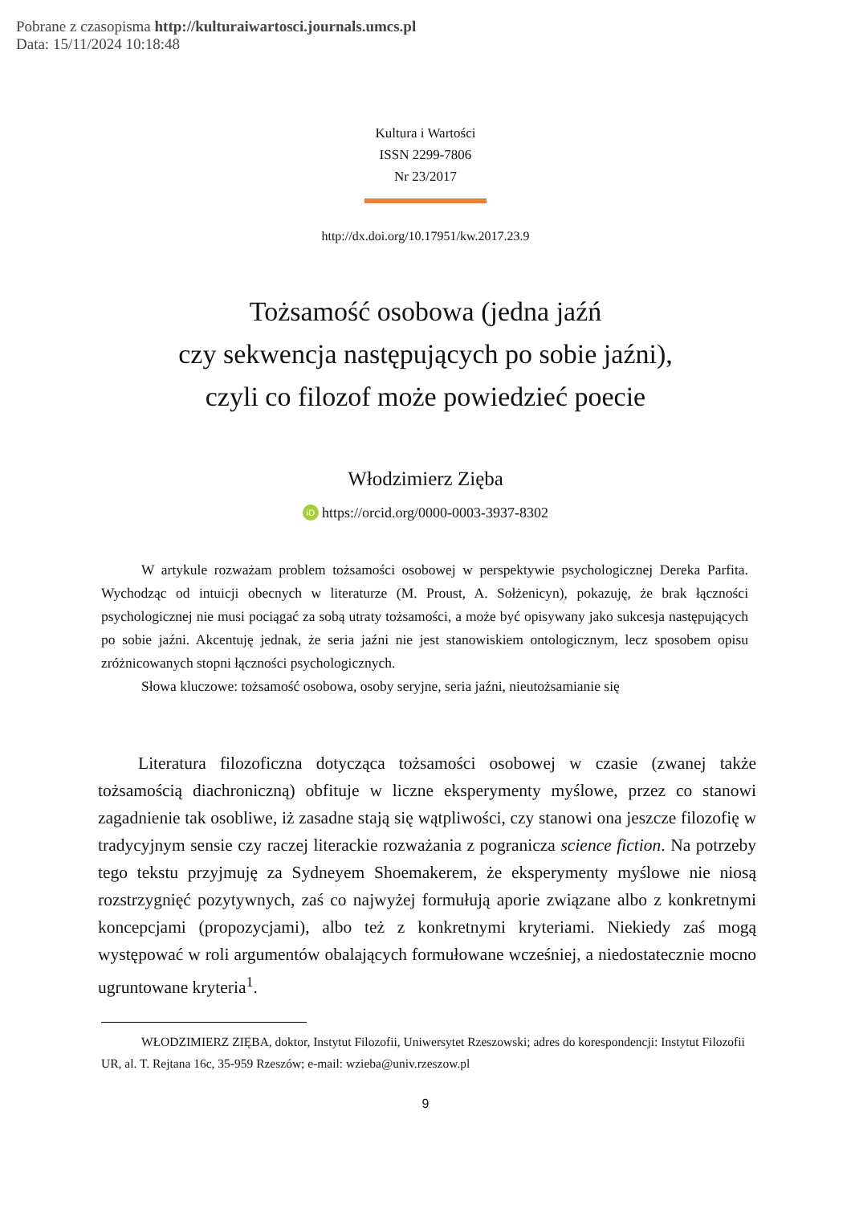Pobrane z czasopisma http://kulturaiwartosci.journals.umcs.pl
Data: 15/11/2024 10:18:48
Kultura i Wartości
ISSN 2299-7806
Nr 23/2017
http://dx.doi.org/10.17951/kw.2017.23.9
Tożsamość osobowa (jedna jaźń
czy sekwencja następujących po sobie jaźni),
czyli co filozof może powiedzieć poecie
Włodzimierz Zięba
iD https://orcid.org/0000-0003-3937-8302
W artykule rozważam problem tożsamości osobowej w perspektywie psychologicznej Dereka Parfita. Wychodząc od intuicji obecnych w literaturze (M. Proust, A. Sołżenicyn), pokazuję, że brak łączności psychologicznej nie musi pociągać za sobą utraty tożsamości, a może być opisywany jako sukcesja następujących po sobie jaźni. Akcentuję jednak, że seria jaźni nie jest stanowiskiem ontologicznym, lecz sposobem opisu zróżnicowanych stopni łączności psychologicznych.
Słowa kluczowe: tożsamość osobowa, osoby seryjne, seria jaźni, nieutożsamianie się
Literatura filozoficzna dotycząca tożsamości osobowej w czasie (zwanej także tożsamością diachroniczną) obfituje w liczne eksperymenty myślowe, przez co stanowi zagadnienie tak osobliwe, iż zasadne stają się wątpliwości, czy stanowi ona jeszcze filozofię w tradycyjnym sensie czy raczej literackie rozważania z pogranicza science fiction. Na potrzeby tego tekstu przyjmuję za Sydneyem Shoemakerem, że eksperymenty myślowe nie niosą rozstrzygnięć pozytywnych, zaś co najwyżej formułują aporie związane albo z konkretnymi koncepcjami (propozycjami), albo też z konkretnymi kryteriami. Niekiedy zaś mogą występować w roli argumentów obalających formułowane wcześniej, a niedostatecznie mocno ugruntowane kryteria<sup>1</sup>.
WŁODZIMIERZ ZIĘBA, doktor, Instytut Filozofii, Uniwersytet Rzeszowski; adres do korespondencji: Instytut Filozofii UR, al. T. Rejtana 16c, 35-959 Rzeszów; e-mail: wzieba@univ.rzeszow.pl
9